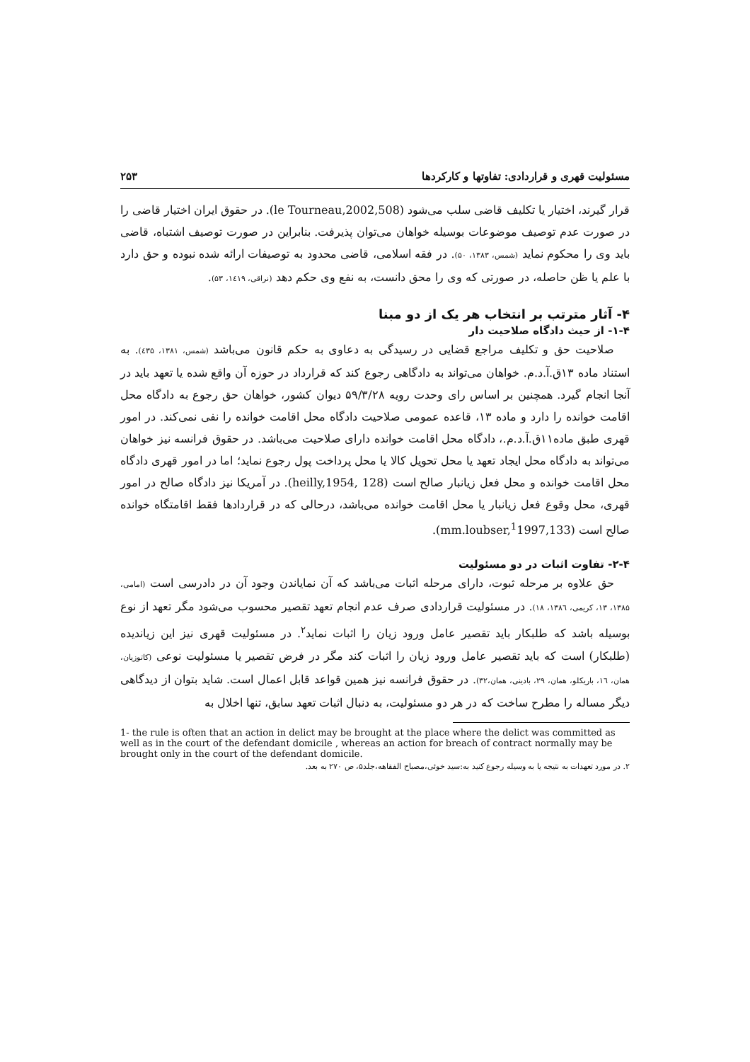مسئولیت قهری و قراردادی: تفاوتها و کارکردها ۲۵۳
قرار گیرند، اختیار یا تکلیف قاضی سلب می‌شود (le Tourneau,2002,508). در حقوق ایران اختیار قاضی را در صورت عدم توصیف موضوعات بوسیله خواهان می‌توان پذیرفت. بنابراین در صورت توصیف اشتباه، قاضی باید وی را محکوم نماید (شمس، ۱۳۸۳، ۵۰). در فقه اسلامی، قاضی محدود به توصیفات ارائه شده نبوده و حق دارد با علم یا ظن حاصله، در صورتی که وی را محق دانست، به نفع وی حکم دهد (نراقی، ۱٤۱۹، ۵۳).
۴- آثار مترتب بر انتخاب هر یک از دو مبنا
۱-۴- از حیث دادگاه صلاحیت دار
صلاحیت حق و تکلیف مراجع قضایی در رسیدگی به دعاوی به حکم قانون می‌باشد (شمس، ۱۳۸۱، ٤۳۵). به استناد ماده ۱۳ق.آ.د.م. خواهان می‌تواند به دادگاهی رجوع کند که قرارداد در حوزه آن واقع شده یا تعهد باید در آنجا انجام گیرد. همچنین بر اساس رای وحدت رویه ۵۹/۳/۲۸ دیوان کشور، خواهان حق رجوع به دادگاه محل اقامت خوانده را دارد و ماده ۱۳، قاعده عمومی صلاحیت دادگاه محل اقامت خوانده را نفی نمی‌کند. در امور قهری طبق ماده۱۱ق.آ.د.م.، دادگاه محل اقامت خوانده دارای صلاحیت می‌باشد. در حقوق فرانسه نیز خواهان می‌تواند به دادگاه محل ایجاد تعهد یا محل تحویل کالا یا محل پرداخت پول رجوع نماید؛ اما در امور قهری دادگاه محل اقامت خوانده و محل فعل زیانبار صالح است (heilly,1954, 128). در آمریکا نیز دادگاه صالح در امور قهری، محل وقوع فعل زیانبار یا محل اقامت خوانده می‌باشد، درحالی که در قراردادها فقط اقامتگاه خوانده صالح است (mm.loubser,<sup>1</sup>1997,133).
۲-۴- تفاوت اثبات در دو مسئولیت
حق علاوه بر مرحله ثبوت، دارای مرحله اثبات می‌باشد که آن نمایاندن وجود آن در دادرسی است (امامی، ۱۳۸۵، ۱۳، کریمی، ۱۳۸٦، ۱۸). در مسئولیت قراردادی صرف عدم انجام تعهد تقصیر محسوب می‌شود مگر تعهد از نوع بوسیله باشد که طلبکار باید تقصیر عامل ورود زیان را اثبات نماید<sup>۲</sup>. در مسئولیت قهری نیز این زیاندیده (طلبکار) است که باید تقصیر عامل ورود زیان را اثبات کند مگر در فرض تقصیر یا مسئولیت نوعی (کاتوزیان، همان، ۱٦، باریکلو، همان، ۲۹، بادینی، همان،۳۲). در حقوق فرانسه نیز همین قواعد قابل اعمال است. شاید بتوان از دیدگاهی دیگر مساله را مطرح ساخت که در هر دو مسئولیت، به دنبال اثبات تعهد سابق، تنها اخلال به
1- the rule is often that an action in delict may be brought at the place where the delict was committed as well as in the court of the defendant domicile , whereas an action for breach of contract normally may be brought only in the court of the defendant domicile.
۲. در مورد تعهدات به نتیجه یا به وسیله رجوع کنید به:سید خوئی،مصباح الفقاهه،جلد۵، ص ۲۷۰ به بعد.